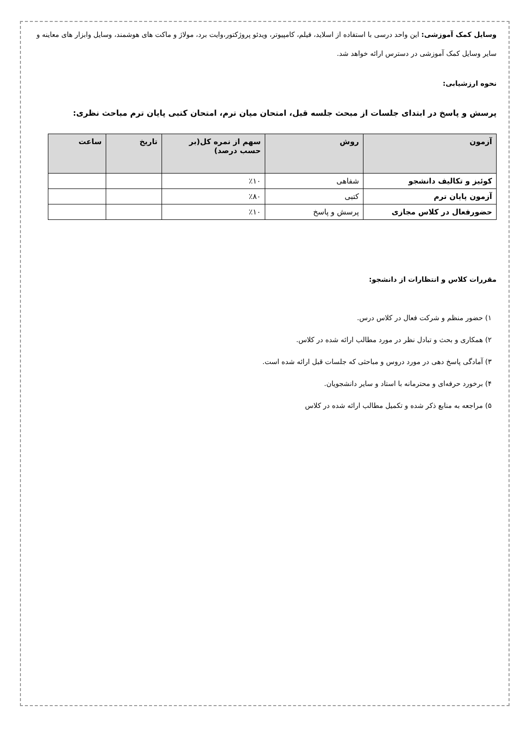وسایل کمک آموزشی: این واحد درسی با استفاده از اسلاید، فیلم، کامپیوتر، ویدئو پروژکتور،وایت برد، مولاژ و ماکت های هوشمند، وسایل وابزار های معاینه و سایر وسایل کمک آموزشی در دسترس ارائه خواهد شد.
نحوه ارزشیابی:
پرسش و پاسخ در ابتدای جلسات از مبحث جلسه قبل، امتحان میان ترم، امتحان کتبی پایان ترم مباحث نظری:
| آزمون | روش | سهم از نمره کل(بر حسب درصد) | تاریخ | ساعت |
| --- | --- | --- | --- | --- |
| کوئیز و تکالیف دانشجو | شفاهی | ٪۱۰ | | |
| آزمون پایان ترم | کتبی | ٪۸۰ | | |
| حضورفعال در کلاس مجازی | پرسش و پاسخ | ٪۱۰ | | |
مقررات کلاس و انتظارات از دانشجو:
۱) حضور منظم و شرکت فعال در کلاس درس.
۲) همکاری و بحث و تبادل نظر در مورد مطالب ارائه شده در کلاس.
۳) آمادگی پاسخ دهی در مورد دروس و مباحثی که جلسات قبل ارائه شده است.
۴) برخورد حرفه‌ای و محترمانه با استاد و سایر دانشجویان.
۵) مراجعه به منابع ذکر شده و تکمیل مطالب ارائه شده در کلاس